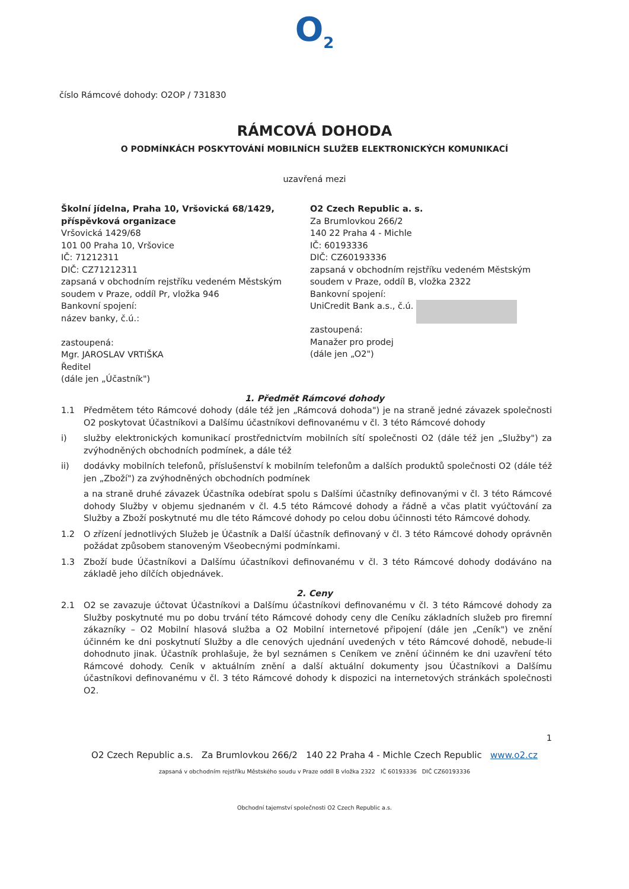O<sub>2</sub>
číslo Rámcové dohody: O2OP / 731830
RÁMCOVÁ DOHODA
O PODMÍNKÁCH POSKYTOVÁNÍ MOBILNÍCH SLUŽEB ELEKTRONICKÝCH KOMUNIKACÍ
uzavřená mezi
Školní jídelna, Praha 10, Vršovická 68/1429, příspěvková organizace
Vršovická 1429/68
101 00 Praha 10, Vršovice
IČ: 71212311
DIČ: CZ71212311
zapsaná v obchodním rejstříku vedeném Městským soudem v Praze, oddíl Pr, vložka 946
Bankovní spojení:
název banky, č.ú.:
zastoupená:
Mgr. JAROSLAV VRTIŠKA
Ředitel
(dále jen „Účastník")
O2 Czech Republic a. s.
Za Brumlovkou 266/2
140 22 Praha 4 - Michle
IČ: 60193336
DIČ: CZ60193336
zapsaná v obchodním rejstříku vedeném Městským soudem v Praze, oddíl B, vložka 2322
Bankovní spojení:
UniCredit Bank a.s., č.ú.
zastoupená:
Manažer pro prodej
(dále jen „O2")
1. Předmět Rámcové dohody
1.1 Předmětem této Rámcové dohody (dále též jen „Rámcová dohoda") je na straně jedné závazek společnosti O2 poskytovat Účastníkovi a Dalšímu účastníkovi definovanému v čl. 3 této Rámcové dohody
i) služby elektronických komunikací prostřednictvím mobilních sítí společnosti O2 (dále též jen „Služby") za zvýhodněných obchodních podmínek, a dále též
ii) dodávky mobilních telefonů, příslušenství k mobilním telefonům a dalších produktů společnosti O2 (dále též jen „Zboží") za zvýhodněných obchodních podmínek
a na straně druhé závazek Účastníka odebírat spolu s Dalšími účastníky definovanými v čl. 3 této Rámcové dohody Služby v objemu sjednaném v čl. 4.5 této Rámcové dohody a řádně a včas platit vyúčtování za Služby a Zboží poskytnuté mu dle této Rámcové dohody po celou dobu účinnosti této Rámcové dohody.
1.2 O zřízení jednotlivých Služeb je Účastník a Další účastník definovaný v čl. 3 této Rámcové dohody oprávněn požádat způsobem stanoveným Všeobecnými podmínkami.
1.3 Zboží bude Účastníkovi a Dalšímu účastníkovi definovanému v čl. 3 této Rámcové dohody dodáváno na základě jeho dílčích objednávek.
2. Ceny
2.1 O2 se zavazuje účtovat Účastníkovi a Dalšímu účastníkovi definovanému v čl. 3 této Rámcové dohody za Služby poskytnuté mu po dobu trvání této Rámcové dohody ceny dle Ceníku základních služeb pro firemní zákazníky – O2 Mobilní hlasová služba a O2 Mobilní internetové připojení (dále jen „Ceník") ve znění účinném ke dni poskytnutí Služby a dle cenových ujednání uvedených v této Rámcové dohodě, nebude-li dohodnuto jinak. Účastník prohlašuje, že byl seznámen s Ceníkem ve znění účinném ke dni uzavření této Rámcové dohody. Ceník v aktuálním znění a další aktuální dokumenty jsou Účastníkovi a Dalšímu účastníkovi definovanému v čl. 3 této Rámcové dohody k dispozici na internetových stránkách společnosti O2.
1
O2 Czech Republic a.s. Za Brumlovkou 266/2 140 22 Praha 4 - Michle Czech Republic www.o2.cz
zapsaná v obchodním rejstříku Městského soudu v Praze oddíl B vložka 2322 IČ 60193336 DIČ CZ60193336
Obchodní tajemství společnosti O2 Czech Republic a.s.